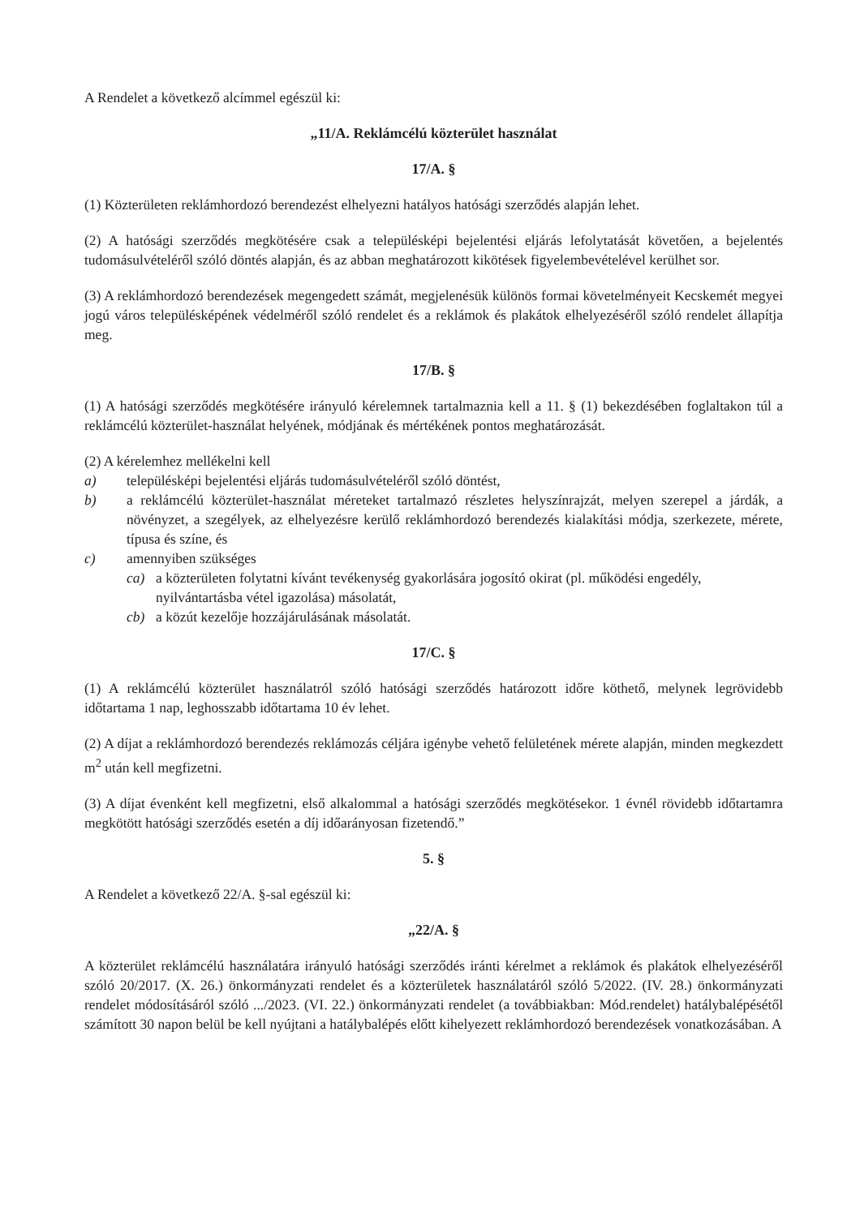A Rendelet a következő alcímmel egészül ki:
„11/A. Reklámcélú közterület használat
17/A. §
(1) Közterületen reklámhordozó berendezést elhelyezni hatályos hatósági szerződés alapján lehet.
(2) A hatósági szerződés megkötésére csak a településképi bejelentési eljárás lefolytatását követően, a bejelentés tudomásulvételéről szóló döntés alapján, és az abban meghatározott kikötések figyelembevételével kerülhet sor.
(3) A reklámhordozó berendezések megengedett számát, megjelenésük különös formai követelményeit Kecskemét megyei jogú város településképének védelméről szóló rendelet és a reklámok és plakátok elhelyezéséről szóló rendelet állapítja meg.
17/B. §
(1) A hatósági szerződés megkötésére irányuló kérelemnek tartalmaznia kell a 11. § (1) bekezdésében foglaltakon túl a reklámcélú közterület-használat helyének, módjának és mértékének pontos meghatározását.
(2) A kérelemhez mellékelni kell
a) településképi bejelentési eljárás tudomásulvételéről szóló döntést,
b) a reklámcélú közterület-használat méreteket tartalmazó részletes helyszínrajzát, melyen szerepel a járdák, a növényzet, a szegélyek, az elhelyezésre kerülő reklámhordozó berendezés kialakítási módja, szerkezete, mérete, típusa és színe, és
c) amennyiben szükséges
ca) a közterületen folytatni kívánt tevékenység gyakorlására jogosító okirat (pl. működési engedély, nyilvántartásba vétel igazolása) másolatát,
cb) a közút kezelője hozzájárulásának másolatát.
17/C. §
(1) A reklámcélú közterület használatról szóló hatósági szerződés határozott időre köthető, melynek legrövidebb időtartama 1 nap, leghosszabb időtartama 10 év lehet.
(2) A díjat a reklámhordozó berendezés reklámozás céljára igénybe vehető felületének mérete alapján, minden megkezdett m<sup>2</sup> után kell megfizetni.
(3) A díjat évenként kell megfizetni, első alkalommal a hatósági szerződés megkötésekor. 1 évnél rövidebb időtartamra megkötött hatósági szerződés esetén a díj időarányosan fizetendő.”
5. §
A Rendelet a következő 22/A. §-sal egészül ki:
„22/A. §
A közterület reklámcélú használatára irányuló hatósági szerződés iránti kérelmet a reklámok és plakátok elhelyezéséről szóló 20/2017. (X. 26.) önkormányzati rendelet és a közterületek használatáról szóló 5/2022. (IV. 28.) önkormányzati rendelet módosításáról szóló .../2023. (VI. 22.) önkormányzati rendelet (a továbbiakban: Mód.rendelet) hatálybalépésétől számított 30 napon belül be kell nyújtani a hatálybalépés előtt kihelyezett reklámhordozó berendezések vonatkozásában. A